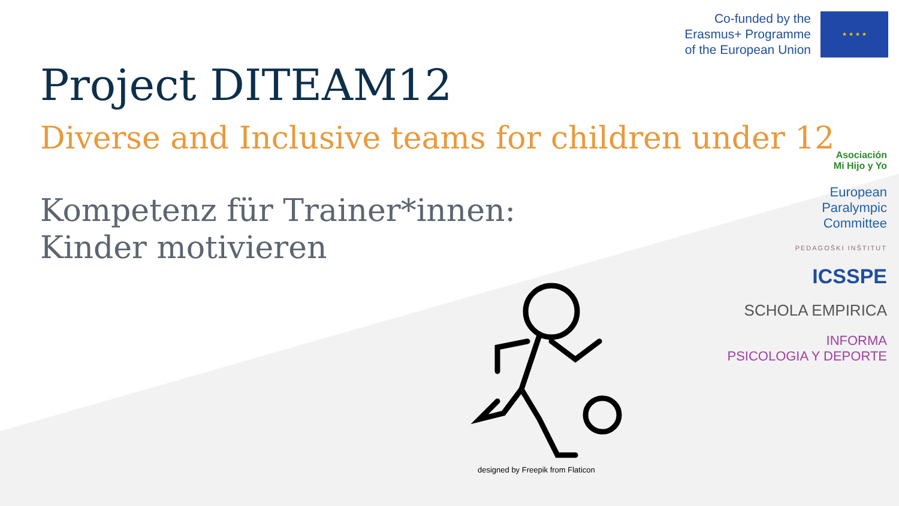Co-funded by the
Erasmus+ Programme
of the European Union
★ ★ ★ ★
Project DITEAM12
Diverse and Inclusive teams for children under 12
Kompetenz für Trainer*innen:
Kinder motivieren
designed by Freepik from Flaticon
Asociación
Mi Hijo y Yo
European
Paralympic
Committee
PEDAGOŠKI INŠTITUT
ICSSPE
SCHOLA EMPIRICA
INFORMA
PSICOLOGIA Y DEPORTE